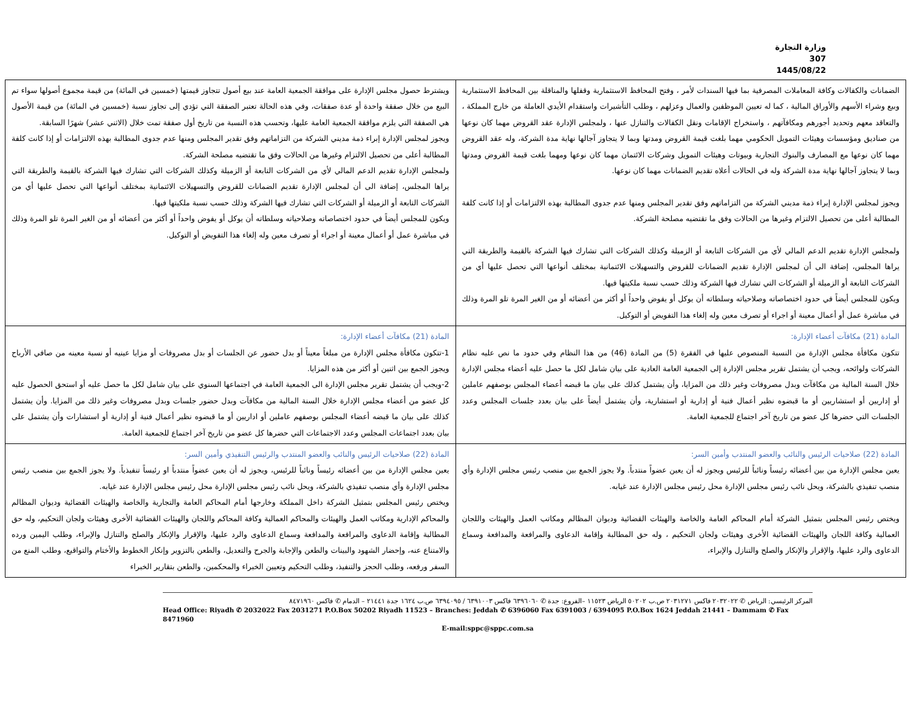وزارة التجارة
307
1445/08/22
| الضمانات والكفالات وكافة المعاملات المصرفية بما فيها السندات لأمر ، وفتح المحافظ الاستثمارية وقفلها والمناقلة بين المحافظ الاستثمارية وبيع وشراء الأسهم والأوراق المالية ، كما له تعيين الموظفين والعمال وعزلهم ، وطلب التأشيرات واستقدام الأيدي العاملة من خارج المملكة ، والتعاقد معهم وتحديد أجورهم ومكافآتهم ، واستخراج الإقامات ونقل الكفالات والتنازل عنها ، ولمجلس الإدارة عقد القروض مهما كان نوعها من صناديق ومؤسسات وهيئات التمويل الحكومي مهما بلغت قيمة القروض ومدتها وبما لا يتجاوز آجالها نهاية مدة الشركة، وله عقد القروض مهما كان نوعها مع المصارف والبنوك التجارية وبيوتات وهيئات التمويل وشركات الائتمان مهما كان نوعها ومهما بلغت قيمة القروض ومدتها وبما لا يتجاوز آجالها نهاية مدة الشركة وله في الحالات أعلاه تقديم الضمانات مهما كان نوعها. ويجوز لمجلس الإدارة إبراء ذمة مديني الشركة من التزاماتهم وفق تقدير المجلس ومنها عدم جدوى المطالبة بهذه الالتزامات أو إذا كانت كلفة المطالبة أعلى من تحصيل الالتزام وغيرها من الحالات وفق ما تقتضيه مصلحة الشركة. ولمجلس الإدارة تقديم الدعم المالي لأي من الشركات التابعة أو الزميلة وكذلك الشركات التي تشارك فيها الشركة بالقيمة والطريقة التي يراها المجلس، إضافة الى أن لمجلس الإدارة تقديم الضمانات للقروض والتسهيلات الائتمانية بمختلف أنواعها التي تحصل عليها أي من الشركات التابعة أو الزميلة أو الشركات التي تشارك فيها الشركة وذلك حسب نسبة ملكيتها فيها. ويكون للمجلس أيضاً في حدود اختصاصاته وصلاحياته وسلطاته أن يوكل أو يفوض واحداً أو أكثر من أعضائه أو من الغير المرة تلو المرة وذلك في مباشرة عمل أو أعمال معينة أو اجراء أو تصرف معين وله إلغاء هذا التفويض أو التوكيل. | ويشترط حصول مجلس الإدارة على موافقة الجمعية العامة عند بيع أصول تتجاوز قيمتها (خمسين في المائة) من قيمة مجموع أصولها سواء تم البيع من خلال صفقة واحدة أو عدة صفقات، وفي هذه الحالة تعتبر الصفقة التي تؤدي إلى تجاوز نسبة (خمسين في المائة) من قيمة الأصول هي الصفقة التي يلزم موافقة الجمعية العامة عليها، وتحسب هذه النسبة من تاريخ أول صفقة تمت خلال (الاثني عشر) شهرًا السابقة. ويجوز لمجلس الإدارة إبراء ذمة مديني الشركة من التزاماتهم وفق تقدير المجلس ومنها عدم جدوى المطالبة بهذه الالتزامات أو إذا كانت كلفة المطالبة أعلى من تحصيل الالتزام وغيرها من الحالات وفق ما تقتضيه مصلحة الشركة. ولمجلس الإدارة تقديم الدعم المالي لأي من الشركات التابعة أو الزميلة وكذلك الشركات التي تشارك فيها الشركة بالقيمة والطريقة التي يراها المجلس، إضافة الى أن لمجلس الإدارة تقديم الضمانات للقروض والتسهيلات الائتمانية بمختلف أنواعها التي تحصل عليها أي من الشركات التابعة أو الزميلة أو الشركات التي تشارك فيها الشركة وذلك حسب نسبة ملكيتها فيها. ويكون للمجلس أيضاً في حدود اختصاصاته وصلاحياته وسلطاته أن يوكل أو يفوض واحداً أو أكثر من أعضائه أو من الغير المرة تلو المرة وذلك في مباشرة عمل أو أعمال معينة أو اجراء أو تصرف معين وله إلغاء هذا التفويض أو التوكيل. |
| المادة (21) مكافآت أعضاء الإدارة: تتكون مكافأة مجلس الإدارة من النسبة المنصوص عليها في الفقرة (5) من المادة (46) من هذا النظام وفي حدود ما نص عليه نظام الشركات ولوائحه، ويجب أن يشتمل تقرير مجلس الإدارة إلى الجمعية العامة العادية على بيان شامل لكل ما حصل عليه أعضاء مجلس الإدارة خلال السنة المالية من مكافآت وبدل مصروفات وغير ذلك من المزايا، وأن يشتمل كذلك على بيان ما قبضه أعضاء المجلس بوصفهم عاملين أو إداريين أو استشاريين أو ما قبضوه نظير أعمال فنية أو إدارية أو استشارية، وأن يشتمل أيضاً على بيان بعدد جلسات المجلس وعدد الجلسات التي حضرها كل عضو من تاريخ آخر اجتماع للجمعية العامة. | المادة (21) مكافآت أعضاء الإدارة: 1-تتكون مكافأة مجلس الإدارة من مبلغاً معيناً أو بدل حضور عن الجلسات أو بدل مصروفات أو مزايا عينيه أو نسبة معينه من صافي الأرباح ويجوز الجمع بين اثنين أو أكثر من هذه المزايا. 2-ويجب أن يشتمل تقرير مجلس الإدارة الى الجمعية العامة في اجتماعها السنوي على بيان شامل لكل ما حصل عليه أو استحق الحصول عليه كل عضو من أعضاء مجلس الإدارة خلال السنة المالية من مكافآت وبدل حضور جلسات وبدل مصروفات وغير ذلك من المزايا. وأن يشتمل كذلك على بيان ما قبضه أعضاء المجلس بوصفهم عاملين أو اداريين أو ما قبضوه نظير أعمال فنية أو إدارية أو استشارات وأن يشتمل على بيان بعدد اجتماعات المجلس وعدد الاجتماعات التي حضرها كل عضو من تاريخ آخر اجتماع للجمعية العامة. |
| المادة (22) صلاحيات الرئيس والنائب والعضو المنتدب وأمين السر: يعين مجلس الإدارة من بين أعضائه رئيساً ونائباً للرئيس ويجوز له أن يعين عضواً منتدباً. ولا يجوز الجمع بين منصب رئيس مجلس الإدارة وأي منصب تنفيذي بالشركة، ويحل نائب رئيس مجلس الإدارة محل رئيس مجلس الإدارة عند غيابه. ويختص رئيس المجلس بتمثيل الشركة أمام المحاكم العامة والخاصة والهيئات القضائية وديوان المظالم ومكاتب العمل والهيئات واللجان العمالية وكافة اللجان والهيئات القضائية الأخرى وهيئات ولجان التحكيم ، وله حق المطالبة وإقامة الدعاوى والمرافعة والمدافعة وسماع الدعاوى والرد عليها، والإقرار والإنكار والصلح والتنازل والإبراء، | المادة (22) صلاحيات الرئيس والنائب والعضو المنتدب والرئيس التنفيذي وأمين السر: يعين مجلس الإدارة من بين أعضائه رئيساً ونائباً للرئيس، ويجوز له أن يعين عضواً منتدباً او رئيساً تنفيذياً. ولا يجوز الجمع بين منصب رئيس مجلس الإدارة وأي منصب تنفيذي بالشركة، ويحل نائب رئيس مجلس الإدارة محل رئيس مجلس الإدارة عند غيابه. ويختص رئيس المجلس بتمثيل الشركة داخل المملكة وخارجها أمام المحاكم العامة والتجارية والخاصة والهيئات القضائية وديوان المظالم والمحاكم الإدارية ومكاتب العمل والهيئات والمحاكم العمالية وكافة المحاكم واللجان والهيئات القضائية الأخرى وهيئات ولجان التحكيم، وله حق المطالبة وإقامة الدعاوى والمرافعة والمدافعة وسماع الدعاوى والرد عليها، والإقرار والإنكار والصلح والتنازل والإبراء، وطلب اليمين ورده والامتناع عنه، وإحضار الشهود والبينات والطعن والإجابة والجرح والتعديل، والطعن بالتزوير وإنكار الخطوط والأختام والتواقيع، وطلب المنع من السفر ورفعه، وطلب الحجز والتنفيذ، وطلب التحكيم وتعيين الخبراء والمحكمين، والطعن بتقارير الخبراء |
المركز الرئيسي: الرياض ✆ ٢٠٣٢٠٢٢ فاكس ٢٠٣١٢٧١ ص.ب ٥٠٢٠٢ الرياض ١١٥٢٣ –الفروع: جدة ✆ ٦٣٩٦٠٦٠ فاكس ٦٣٩١٠٠٣ / ٦٣٩٤٠٩٥ ص.ب ١٦٢٤ جدة ٢١٤٤١ – الدمام ✆ فاكس ٨٤٧١٩٦٠
Head Office: Riyadh ✆ 2032022 Fax 2031271 P.O.Box 50202 Riyadh 11523 – Branches: Jeddah ✆ 6396060 Fax 6391003 / 6394095 P.O.Box 1624 Jeddah 21441 – Dammam ✆ Fax 8471960
E-mail:sppc@sppc.com.sa